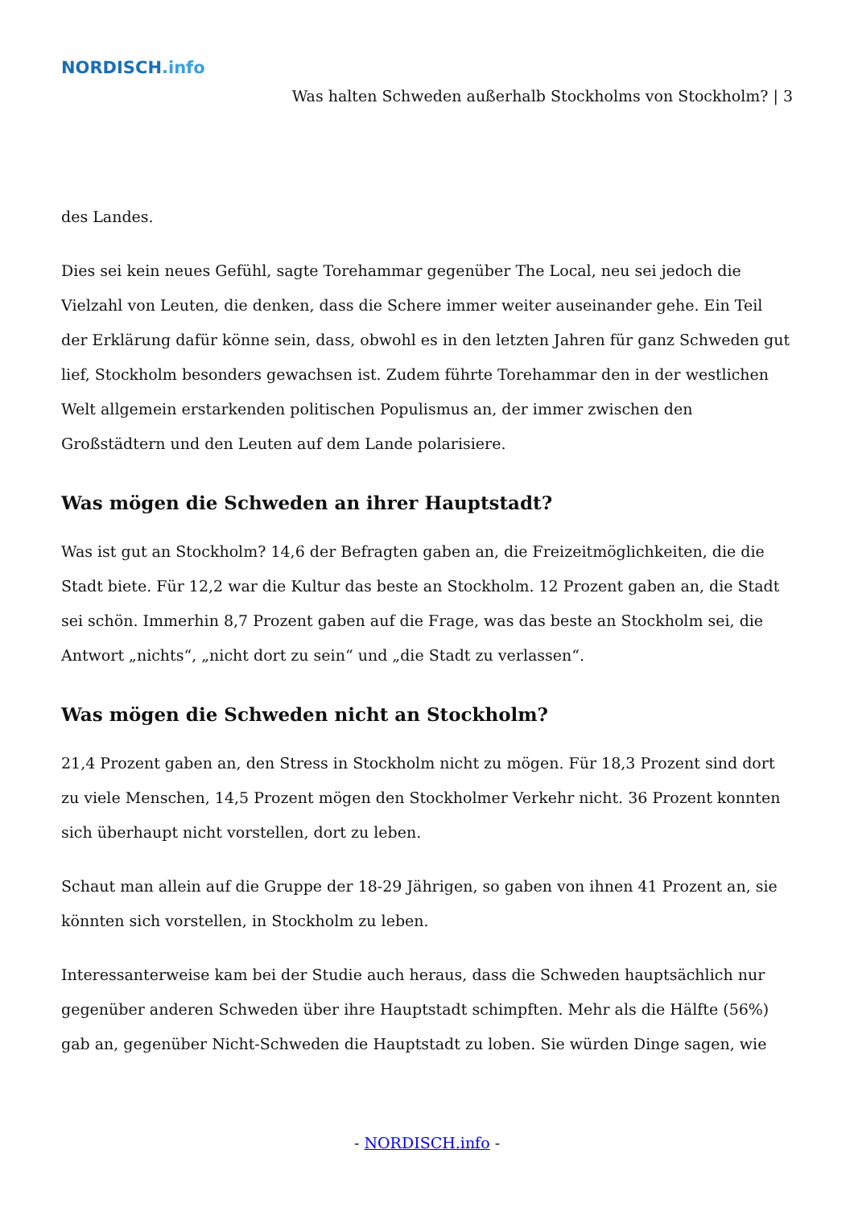NORDISCH.info
Was halten Schweden außerhalb Stockholms von Stockholm? | 3
des Landes.
Dies sei kein neues Gefühl, sagte Torehammar gegenüber The Local, neu sei jedoch die Vielzahl von Leuten, die denken, dass die Schere immer weiter auseinander gehe. Ein Teil der Erklärung dafür könne sein, dass, obwohl es in den letzten Jahren für ganz Schweden gut lief, Stockholm besonders gewachsen ist. Zudem führte Torehammar den in der westlichen Welt allgemein erstarkenden politischen Populismus an, der immer zwischen den Großstädtern und den Leuten auf dem Lande polarisiere.
Was mögen die Schweden an ihrer Hauptstadt?
Was ist gut an Stockholm? 14,6 der Befragten gaben an, die Freizeitmöglichkeiten, die die Stadt biete. Für 12,2 war die Kultur das beste an Stockholm. 12 Prozent gaben an, die Stadt sei schön. Immerhin 8,7 Prozent gaben auf die Frage, was das beste an Stockholm sei, die Antwort „nichts“, „nicht dort zu sein“ und „die Stadt zu verlassen“.
Was mögen die Schweden nicht an Stockholm?
21,4 Prozent gaben an, den Stress in Stockholm nicht zu mögen. Für 18,3 Prozent sind dort zu viele Menschen, 14,5 Prozent mögen den Stockholmer Verkehr nicht. 36 Prozent konnten sich überhaupt nicht vorstellen, dort zu leben.
Schaut man allein auf die Gruppe der 18-29 Jährigen, so gaben von ihnen 41 Prozent an, sie könnten sich vorstellen, in Stockholm zu leben.
Interessanterweise kam bei der Studie auch heraus, dass die Schweden hauptsächlich nur gegenüber anderen Schweden über ihre Hauptstadt schimpften. Mehr als die Hälfte (56%) gab an, gegenüber Nicht-Schweden die Hauptstadt zu loben. Sie würden Dinge sagen, wie
- NORDISCH.info -